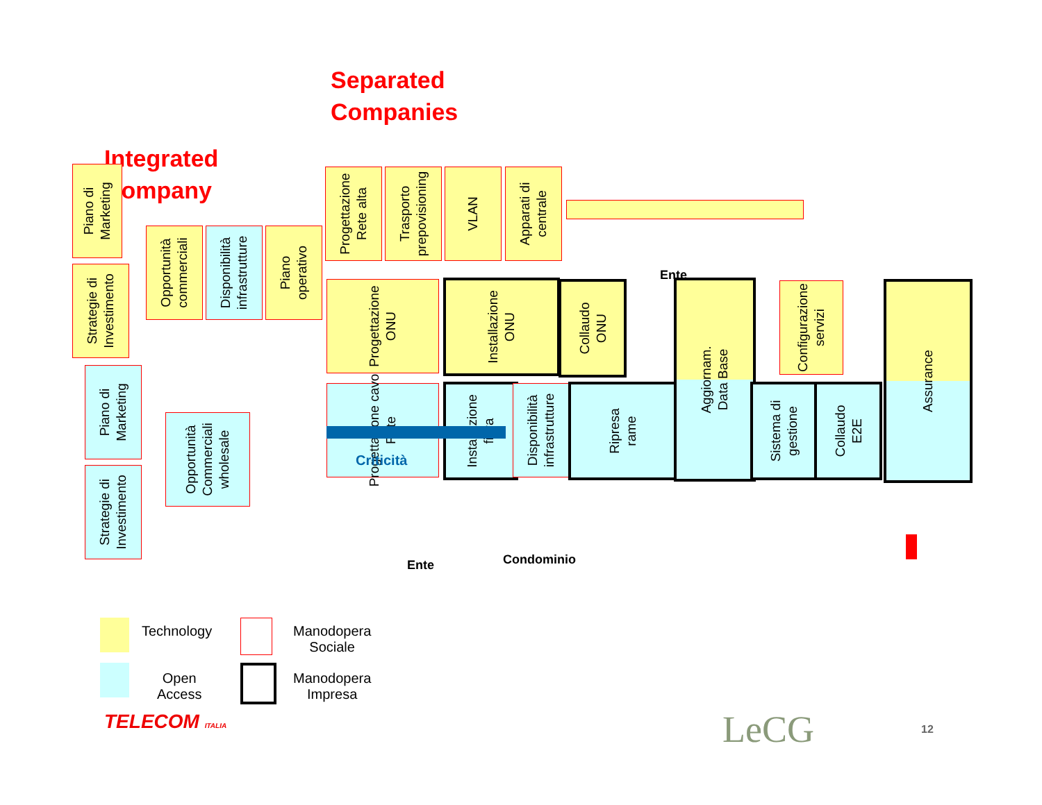Separated
Companies
Integrated
Company
Piano di
Marketing
Strategie di
Investimento
Opportunità
commerciali
Disponibilità
infrastrutture
Piano
operativo
Piano di
Marketing
Strategie di
Investimento
Opportunità
Commerciali
wholesale
Progettazione
Rete alta
Trasporto
prepovisioning
VLAN
Apparati di
centrale
Progettazione
ONU
Installazione
ONU
Collaudo
ONU
Progettazione cavo
Rete
Installazione
fibra
Disponibilità
infrastrutture
Ripresa
rame
Aggiornam.
Data Base
Configurazione
servizi
Sistema di
gestione
Collaudo
E2E
Assurance
Criticità
Ente
Ente Condominio
Technology
Open
Access
Manodopera
Sociale
Manodopera
Impresa
TELECOM ITALIA LeCG 12